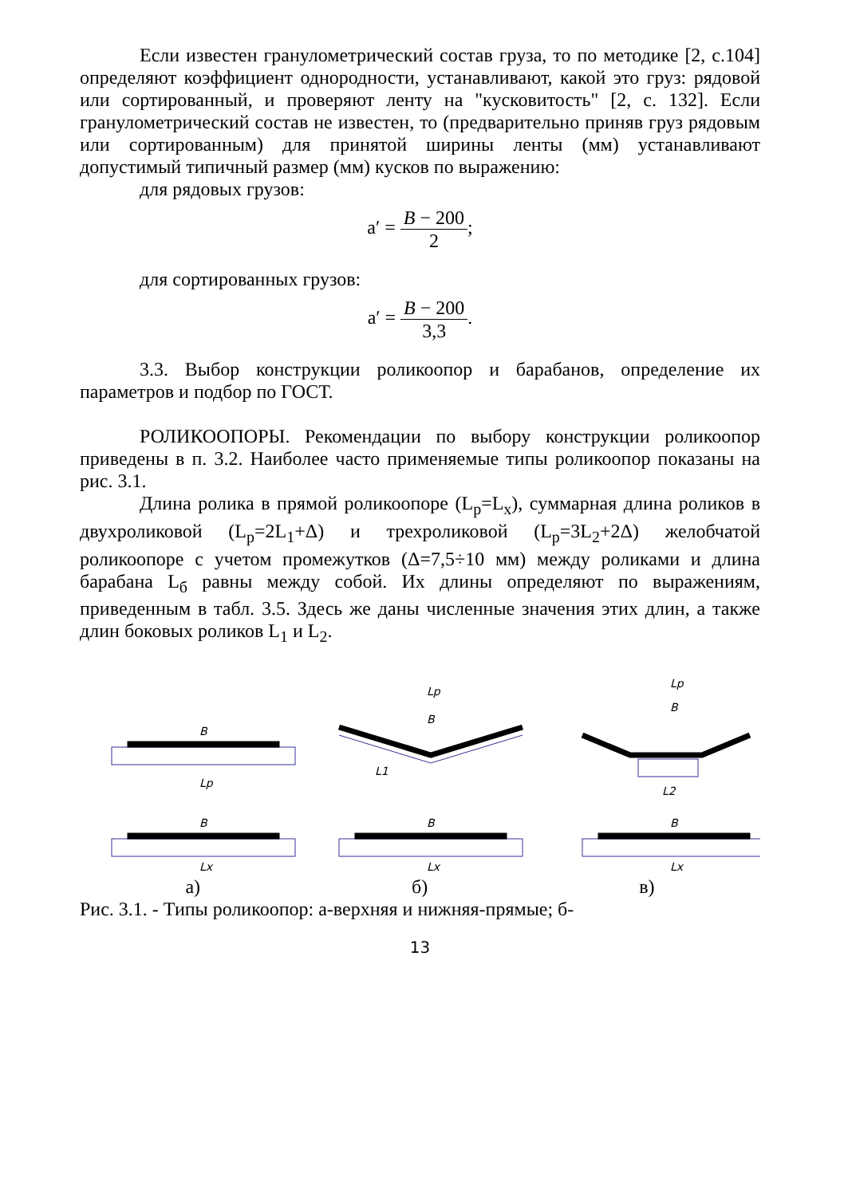Если известен гранулометрический состав груза, то по методике [2, с.104] определяют коэффициент однородности, устанавливают, какой это груз: рядовой или сортированный, и проверяют ленту на "кусковитость" [2, с. 132]. Если гранулометрический состав не известен, то (предварительно приняв груз рядовым или сортированным) для принятой ширины ленты (мм) устанавливают допустимый типичный размер (мм) кусков по выражению:
для рядовых грузов:
a′ = B − 200 2;
для сортированных грузов:
a′ = B − 200 3,3.
3.3. Выбор конструкции роликоопор и барабанов, определение их параметров и подбор по ГОСТ.
РОЛИКООПОРЫ. Рекомендации по выбору конструкции роликоопор приведены в п. 3.2. Наиболее часто применяемые типы роликоопор показаны на рис. 3.1.
Длина ролика в прямой роликоопоре (L<sub>p</sub>=L<sub>x</sub>), суммарная длина роликов в двухроликовой (L<sub>p</sub>=2L<sub>1</sub>+Δ) и трехроликовой (L<sub>p</sub>=3L<sub>2</sub>+2Δ) желобчатой роликоопоре с учетом промежутков (Δ=7,5÷10 мм) между роликами и длина барабана L<sub>б</sub> равны между собой. Их длины определяют по выражениям, приведенным в табл. 3.5. Здесь же даны численные значения этих длин, а также длин боковых роликов L<sub>1</sub> и L<sub>2</sub>.
B
Lp
B
Lp
L1
B
Lp
L2
B
Lx
B
Lx
B
Lx
а) б) в)
Рис. 3.1. - Типы роликоопор: а-верхняя и нижняя-прямые; б-
13